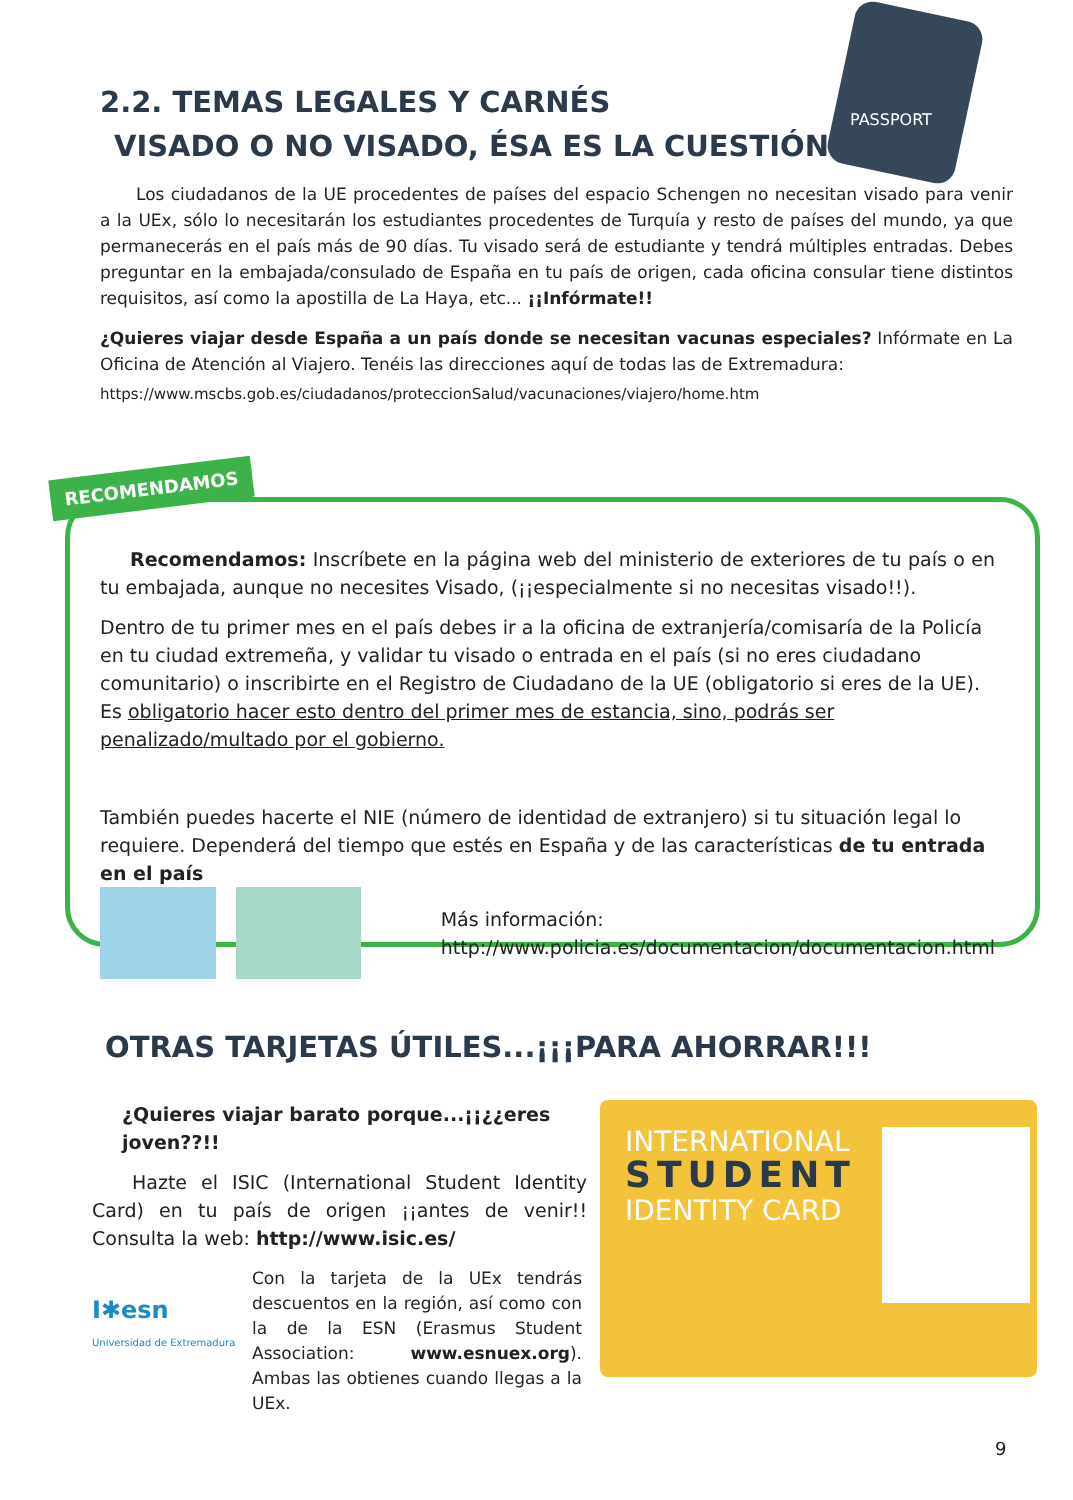2.2. TEMAS LEGALES Y CARNÉS
VISADO O NO VISADO, ÉSA ES LA CUESTIÓN
PASSPORT
Los ciudadanos de la UE procedentes de países del espacio Schengen no necesitan visado para venir a la UEx, sólo lo necesitarán los estudiantes procedentes de Turquía y resto de países del mundo, ya que permanecerás en el país más de 90 días. Tu visado será de estudiante y tendrá múltiples entradas. Debes preguntar en la embajada/consulado de España en tu país de origen, cada oficina consular tiene distintos requisitos, así como la apostilla de La Haya, etc... ¡¡Infórmate!!
¿Quieres viajar desde España a un país donde se necesitan vacunas especiales? Infórmate en La Oficina de Atención al Viajero. Tenéis las direcciones aquí de todas las de Extremadura:
https://www.mscbs.gob.es/ciudadanos/proteccionSalud/vacunaciones/viajero/home.htm
RECOMENDAMOS
Recomendamos: Inscríbete en la página web del ministerio de exteriores de tu país o en tu embajada, aunque no necesites Visado, (¡¡especialmente si no necesitas visado!!).
Dentro de tu primer mes en el país debes ir a la oficina de extranjería/comisaría de la Policía en tu ciudad extremeña, y validar tu visado o entrada en el país (si no eres ciudadano comunitario) o inscribirte en el Registro de Ciudadano de la UE (obligatorio si eres de la UE). Es obligatorio hacer esto dentro del primer mes de estancia, sino, podrás ser penalizado/multado por el gobierno.
También puedes hacerte el NIE (número de identidad de extranjero) si tu situación legal lo requiere. Dependerá del tiempo que estés en España y de las características de tu entrada en el país
Más información:
http://www.policia.es/documentacion/documentacion.html
OTRAS TARJETAS ÚTILES...¡¡¡PARA AHORRAR!!!
¿Quieres viajar barato porque...¡¡¿¿eres joven??!!
Hazte el ISIC (International Student Identity Card) en tu país de origen ¡¡antes de venir!! Consulta la web: http://www.isic.es/
I✱esn
Universidad de Extremadura
Con la tarjeta de la UEx tendrás descuentos en la región, así como con la de la ESN (Erasmus Student Association: www.esnuex.org). Ambas las obtienes cuando llegas a la UEx.
INTERNATIONAL
STUDENT
IDENTITY CARD
9